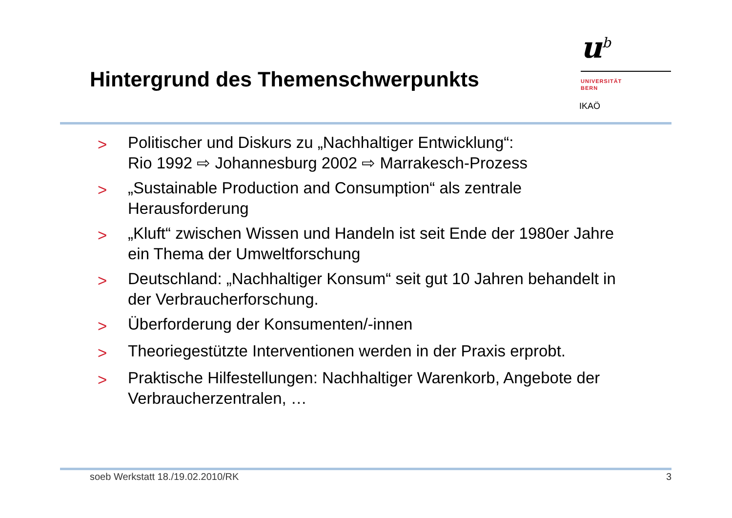Hintergrund des Themenschwerpunkts
u<sup>b</sup>
UNIVERSITÄT
BERN
IKAÖ
> Politischer und Diskurs zu „Nachhaltiger Entwicklung“:
Rio 1992 ⇨ Johannesburg 2002 ⇨ Marrakesch-Prozess
> „Sustainable Production and Consumption“ als zentrale Herausforderung
> „Kluft“ zwischen Wissen und Handeln ist seit Ende der 1980er Jahre ein Thema der Umweltforschung
> Deutschland: „Nachhaltiger Konsum“ seit gut 10 Jahren behandelt in der Verbraucherforschung.
> Überforderung der Konsumenten/-innen
> Theoriegestützte Interventionen werden in der Praxis erprobt.
> Praktische Hilfestellungen: Nachhaltiger Warenkorb, Angebote der Verbraucherzentralen, …
soeb Werkstatt 18./19.02.2010/RK 3